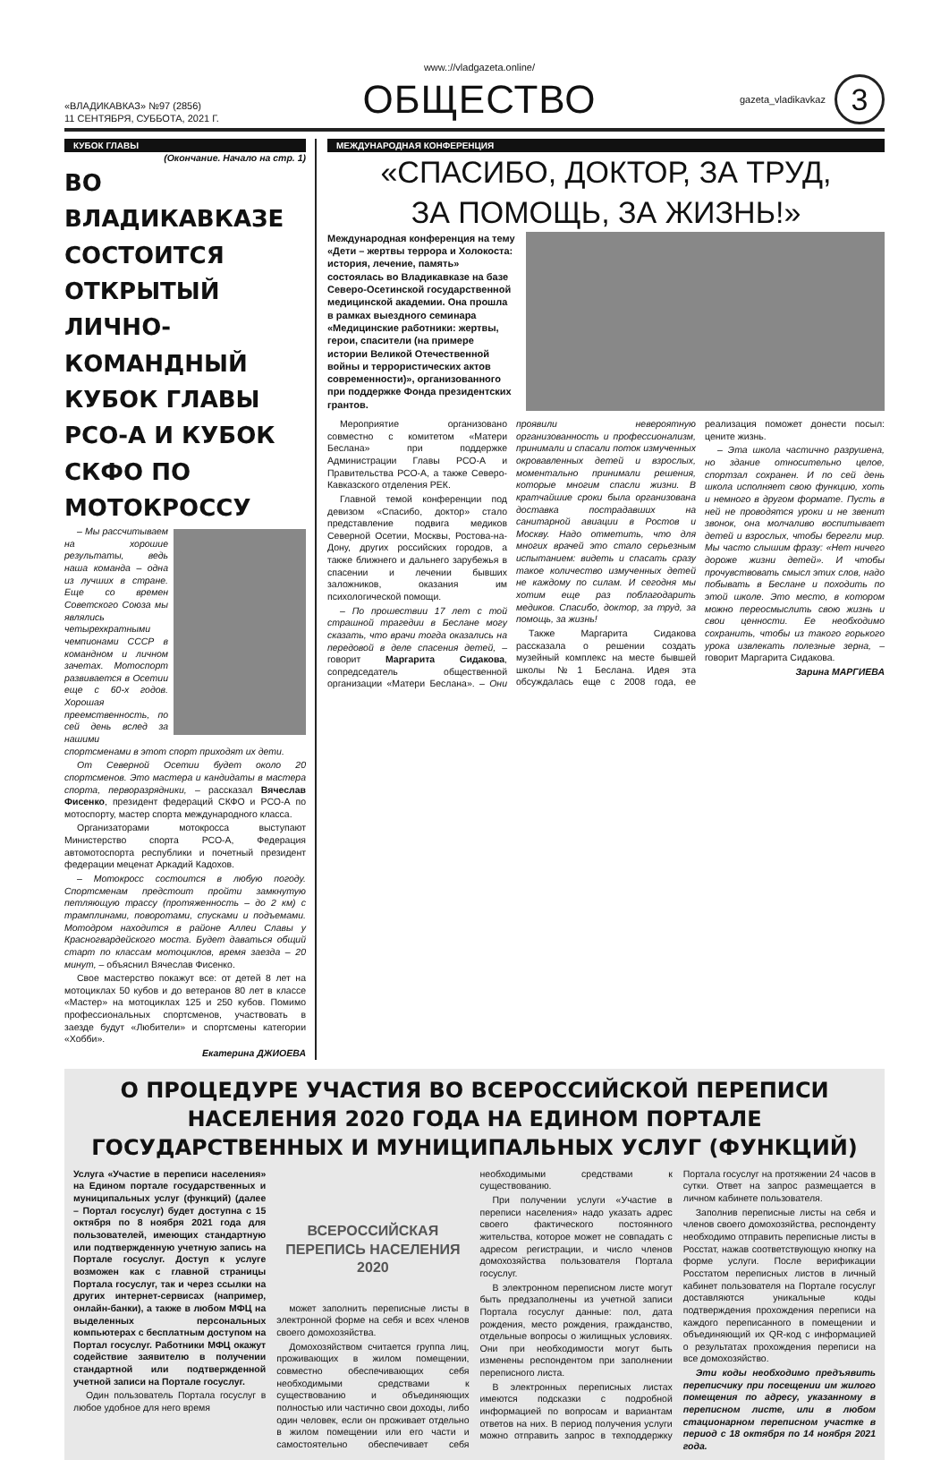«ВЛАДИКАВКАЗ» №97 (2856)
11 СЕНТЯБРЯ, СУББОТА, 2021 Г.
www.://vladgazeta.online/
ОБЩЕСТВО
gazeta_vladikavkaz
3
КУБОК ГЛАВЫ
(Окончание. Начало на стр. 1)
ВО ВЛАДИКАВКАЗЕ СОСТОИТСЯ ОТКРЫТЫЙ ЛИЧНО-КОМАНДНЫЙ КУБОК ГЛАВЫ РСО-А И КУБОК СКФО ПО МОТОКРОССУ
– Мы рассчитываем на хорошие результаты, ведь наша команда – одна из лучших в стране. Еще со времен Советского Союза мы являлись четырехкратными чемпионами СССР в командном и личном зачетах. Мотоспорт развивается в Осетии еще с 60-х годов. Хорошая преемственность, по сей день вслед за нашими спортсменами в этот спорт приходят их дети.
От Северной Осетии будет около 20 спортсменов. Это мастера и кандидаты в мастера спорта, перворазрядники, – рассказал Вячеслав Фисенко, президент федераций СКФО и РСО-А по мотоспорту, мастер спорта международного класса.
Организаторами мотокросса выступают Министерство спорта РСО-А, Федерация автомотоспорта республики и почетный президент федерации меценат Аркадий Кадохов.
– Мотокросс состоится в любую погоду. Спортсменам предстоит пройти замкнутую петляющую трассу (протяженность – до 2 км) с трамплинами, поворотами, спусками и подъемами. Мотодром находится в районе Аллеи Славы у Красногвардейского моста. Будет даваться общий старт по классам мотоциклов, время заезда – 20 минут, – объяснил Вячеслав Фисенко.
Свое мастерство покажут все: от детей 8 лет на мотоциклах 50 кубов и до ветеранов 80 лет в классе «Мастер» на мотоциклах 125 и 250 кубов. Помимо профессиональных спортсменов, участвовать в заезде будут «Любители» и спортсмены категории «Хобби».
Екатерина ДЖИОЕВА
МЕЖДУНАРОДНАЯ КОНФЕРЕНЦИЯ
«СПАСИБО, ДОКТОР, ЗА ТРУД,
ЗА ПОМОЩЬ, ЗА ЖИЗНЬ!»
Международная конференция на тему «Дети – жертвы террора и Холокоста: история, лечение, память» состоялась во Владикавказе на базе Северо-Осетинской государственной медицинской академии. Она прошла в рамках выездного семинара «Медицинские работники: жертвы, герои, спасители (на примере истории Великой Отечественной войны и террористических актов современности)», организованного при поддержке Фонда президентских грантов.
Мероприятие организовано совместно с комитетом «Матери Беслана» при поддержке Администрации Главы РСО-А и Правительства РСО-А, а также Северо-Кавказского отделения РЕК.
Главной темой конференции под девизом «Спасибо, доктор» стало представление подвига медиков Северной Осетии, Москвы, Ростова-на-Дону, других российских городов, а также ближнего и дальнего зарубежья в спасении и лечении бывших заложников, оказания им психологической помощи.
– По прошествии 17 лет с той страшной трагедии в Беслане могу сказать, что врачи тогда оказались на передовой в деле спасения детей, – говорит Маргарита Сидакова, сопредседатель общественной организации «Матери Беслана». – Они проявили невероятную организованность и профессионализм, принимали и спасали поток измученных окровавленных детей и взрослых, моментально принимали решения, которые многим спасли жизни. В кратчайшие сроки была организована доставка пострадавших на санитарной авиации в Ростов и Москву. Надо отметить, что для многих врачей это стало серьезным испытанием: видеть и спасать сразу такое количество измученных детей не каждому по силам. И сегодня мы хотим еще раз поблагодарить медиков. Спасибо, доктор, за труд, за помощь, за жизнь!
Также Маргарита Сидакова рассказала о решении создать музейный комплекс на месте бывшей школы №1 Беслана. Идея эта обсуждалась еще с 2008 года, ее реализация поможет донести посыл: цените жизнь.
– Эта школа частично разрушена, но здание относительно целое, спортзал сохранен. И по сей день школа исполняет свою функцию, хоть и немного в другом формате. Пусть в ней не проводятся уроки и не звенит звонок, она молчаливо воспитывает детей и взрослых, чтобы берегли мир. Мы часто слышим фразу: «Нет ничего дороже жизни детей». И чтобы прочувствовать смысл этих слов, надо побывать в Беслане и походить по этой школе. Это место, в котором можно переосмыслить свою жизнь и свои ценности. Ее необходимо сохранить, чтобы из такого горького урока извлекать полезные зерна, – говорит Маргарита Сидакова.
Зарина МАРГИЕВА
О ПРОЦЕДУРЕ УЧАСТИЯ ВО ВСЕРОССИЙСКОЙ ПЕРЕПИСИ НАСЕЛЕНИЯ 2020 ГОДА НА ЕДИНОМ ПОРТАЛЕ ГОСУДАРСТВЕННЫХ И МУНИЦИПАЛЬНЫХ УСЛУГ (ФУНКЦИЙ)
Услуга «Участие в переписи населения» на Едином портале государственных и муниципальных услуг (функций) (далее – Портал госуслуг) будет доступна с 15 октября по 8 ноября 2021 года для пользователей, имеющих стандартную или подтвержденную учетную запись на Портале госуслуг. Доступ к услуге возможен как с главной страницы Портала госуслуг, так и через ссылки на других интернет-сервисах (например, онлайн-банки), а также в любом МФЦ на выделенных персональных компьютерах с бесплатным доступом на Портал госуслуг. Работники МФЦ окажут содействие заявителю в получении стандартной или подтвержденной учетной записи на Портале госуслуг.
Один пользователь Портала госуслуг в любое удобное для него время
ВСЕРОССИЙСКАЯ ПЕРЕПИСЬ НАСЕЛЕНИЯ
2020
может заполнить переписные листы в электронной форме на себя и всех членов своего домохозяйства.
Домохозяйством считается группа лиц, проживающих в жилом помещении, совместно обеспечивающих себя необходимыми средствами к существованию и объединяющих полностью или частично свои доходы, либо один человек, если он проживает отдельно в жилом помещении или его части и самостоятельно обеспечивает себя необходимыми средствами к существованию.
При получении услуги «Участие в переписи населения» надо указать адрес своего фактического постоянного жительства, которое может не совпадать с адресом регистрации, и число членов домохозяйства пользователя Портала госуслуг.
В электронном переписном листе могут быть предзаполнены из учетной записи Портала госуслуг данные: пол, дата рождения, место рождения, гражданство, отдельные вопросы о жилищных условиях. Они при необходимости могут быть изменены респондентом при заполнении переписного листа.
В электронных переписных листах имеются подсказки с подробной информацией по вопросам и вариантам ответов на них. В период получения услуги можно отправить запрос в техподдержку Портала госуслуг на протяжении 24 часов в сутки. Ответ на запрос размещается в личном кабинете пользователя.
Заполнив переписные листы на себя и членов своего домохозяйства, респонденту необходимо отправить переписные листы в Росстат, нажав соответствующую кнопку на форме услуги. После верификации Росстатом переписных листов в личный кабинет пользователя на Портале госуслуг доставляются уникальные коды подтверждения прохождения переписи на каждого переписанного в помещении и объединяющий их QR-код с информацией о результатах прохождения переписи на все домохозяйство.
Эти коды необходимо предъявить переписчику при посещении им жилого помещения по адресу, указанному в переписном листе, или в любом стационарном переписном участке в период с 18 октября по 14 ноября 2021 года.